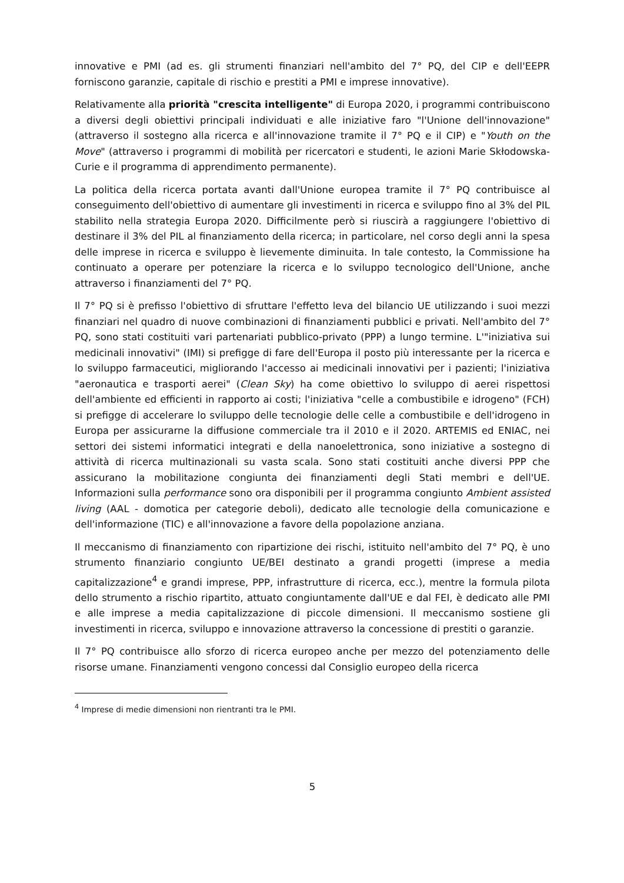innovative e PMI (ad es. gli strumenti finanziari nell'ambito del 7° PQ, del CIP e dell'EEPR forniscono garanzie, capitale di rischio e prestiti a PMI e imprese innovative).
Relativamente alla priorità "crescita intelligente" di Europa 2020, i programmi contribuiscono a diversi degli obiettivi principali individuati e alle iniziative faro "l'Unione dell'innovazione" (attraverso il sostegno alla ricerca e all'innovazione tramite il 7° PQ e il CIP) e "Youth on the Move" (attraverso i programmi di mobilità per ricercatori e studenti, le azioni Marie Skłodowska-Curie e il programma di apprendimento permanente).
La politica della ricerca portata avanti dall'Unione europea tramite il 7° PQ contribuisce al conseguimento dell'obiettivo di aumentare gli investimenti in ricerca e sviluppo fino al 3% del PIL stabilito nella strategia Europa 2020. Difficilmente però si riuscirà a raggiungere l'obiettivo di destinare il 3% del PIL al finanziamento della ricerca; in particolare, nel corso degli anni la spesa delle imprese in ricerca e sviluppo è lievemente diminuita. In tale contesto, la Commissione ha continuato a operare per potenziare la ricerca e lo sviluppo tecnologico dell'Unione, anche attraverso i finanziamenti del 7° PQ.
Il 7° PQ si è prefisso l'obiettivo di sfruttare l'effetto leva del bilancio UE utilizzando i suoi mezzi finanziari nel quadro di nuove combinazioni di finanziamenti pubblici e privati. Nell'ambito del 7° PQ, sono stati costituiti vari partenariati pubblico-privato (PPP) a lungo termine. L'"iniziativa sui medicinali innovativi" (IMI) si prefigge di fare dell'Europa il posto più interessante per la ricerca e lo sviluppo farmaceutici, migliorando l'accesso ai medicinali innovativi per i pazienti; l'iniziativa "aeronautica e trasporti aerei" (Clean Sky) ha come obiettivo lo sviluppo di aerei rispettosi dell'ambiente ed efficienti in rapporto ai costi; l'iniziativa "celle a combustibile e idrogeno" (FCH) si prefigge di accelerare lo sviluppo delle tecnologie delle celle a combustibile e dell'idrogeno in Europa per assicurarne la diffusione commerciale tra il 2010 e il 2020. ARTEMIS ed ENIAC, nei settori dei sistemi informatici integrati e della nanoelettronica, sono iniziative a sostegno di attività di ricerca multinazionali su vasta scala. Sono stati costituiti anche diversi PPP che assicurano la mobilitazione congiunta dei finanziamenti degli Stati membri e dell'UE. Informazioni sulla performance sono ora disponibili per il programma congiunto Ambient assisted living (AAL - domotica per categorie deboli), dedicato alle tecnologie della comunicazione e dell'informazione (TIC) e all'innovazione a favore della popolazione anziana.
Il meccanismo di finanziamento con ripartizione dei rischi, istituito nell'ambito del 7° PQ, è uno strumento finanziario congiunto UE/BEI destinato a grandi progetti (imprese a media capitalizzazione<sup>4</sup> e grandi imprese, PPP, infrastrutture di ricerca, ecc.), mentre la formula pilota dello strumento a rischio ripartito, attuato congiuntamente dall'UE e dal FEI, è dedicato alle PMI e alle imprese a media capitalizzazione di piccole dimensioni. Il meccanismo sostiene gli investimenti in ricerca, sviluppo e innovazione attraverso la concessione di prestiti o garanzie.
Il 7° PQ contribuisce allo sforzo di ricerca europeo anche per mezzo del potenziamento delle risorse umane. Finanziamenti vengono concessi dal Consiglio europeo della ricerca
<sup>4</sup> Imprese di medie dimensioni non rientranti tra le PMI.
5